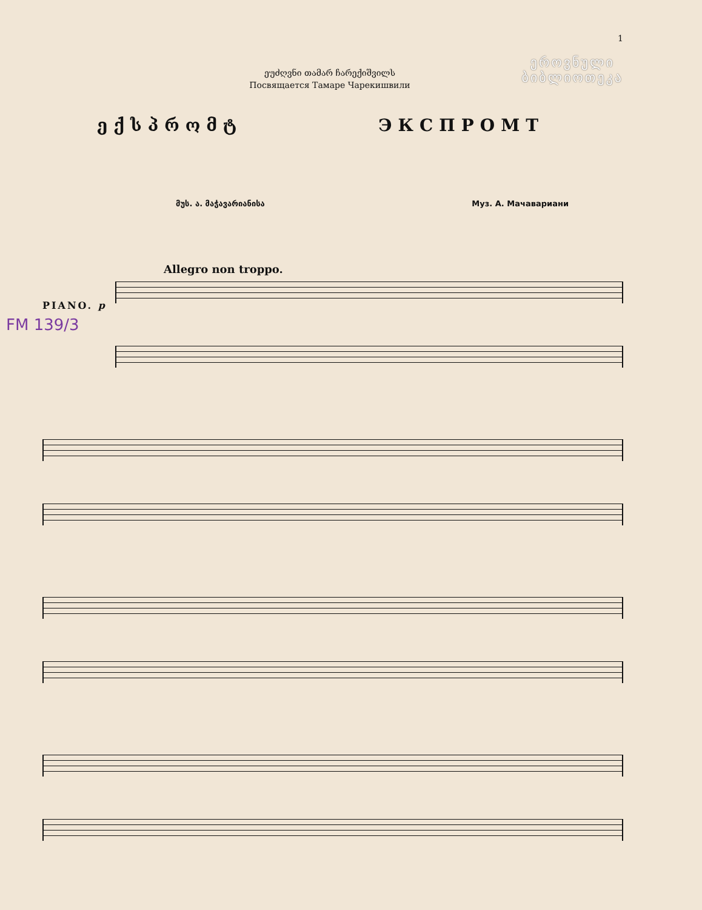1
ეროვნული
ბიბლიოთეკა
ეუძღვნი თამარ ჩარექიშვილს
Посвящается Тамаре Чарекишвили
ექსპრომტ ЭКСПРОМТ
მუს. ა. მაჭავარიანისა Муз. А. Мачавариани
Allegro non troppo.
FM 139/3
PIANO. p